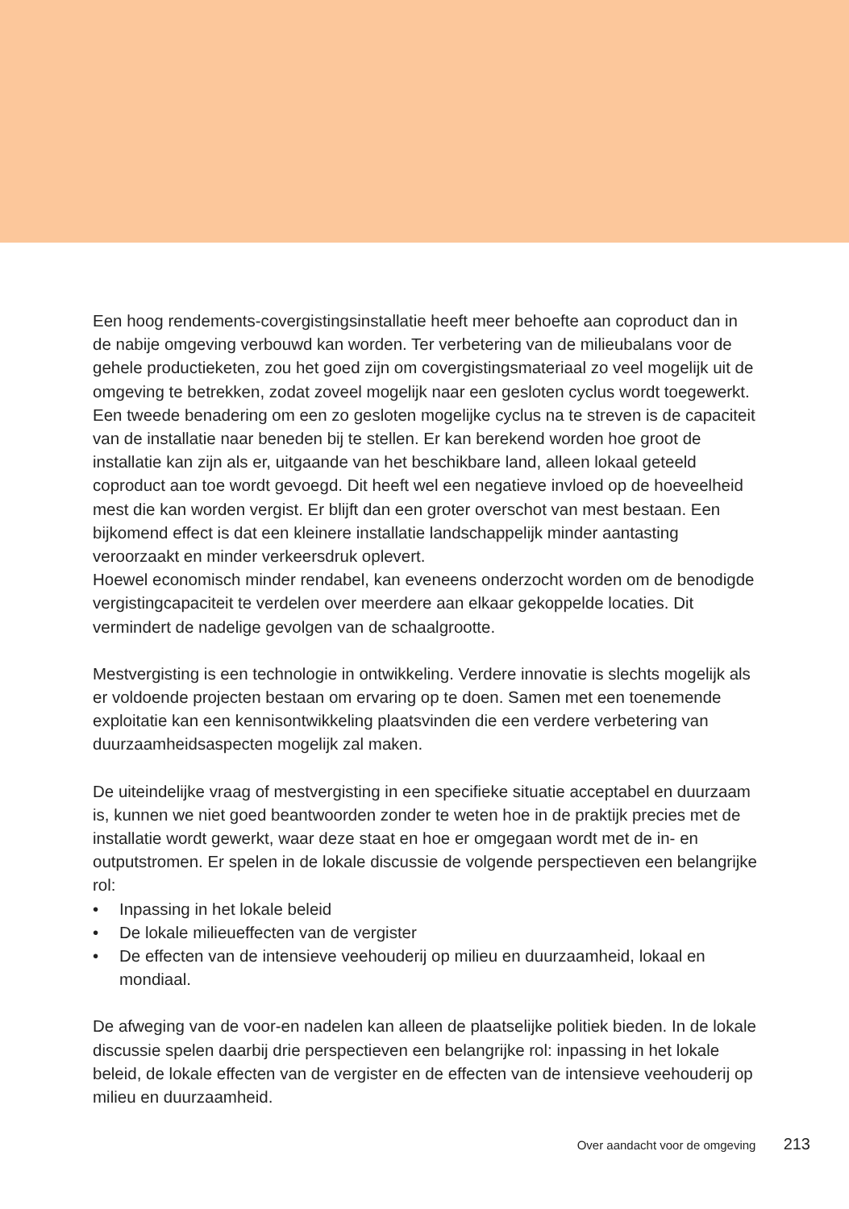Een hoog rendements-covergistingsinstallatie heeft meer behoefte aan coproduct dan in de nabije omgeving verbouwd kan worden. Ter verbetering van de milieubalans voor de gehele productieketen, zou het goed zijn om covergistingsmateriaal zo veel mogelijk uit de omgeving te betrekken, zodat zoveel mogelijk naar een gesloten cyclus wordt toegewerkt. Een tweede benadering om een zo gesloten mogelijke cyclus na te streven is de capaciteit van de installatie naar beneden bij te stellen. Er kan berekend worden hoe groot de installatie kan zijn als er, uitgaande van het beschikbare land, alleen lokaal geteeld coproduct aan toe wordt gevoegd. Dit heeft wel een negatieve invloed op de hoeveelheid mest die kan worden vergist. Er blijft dan een groter overschot van mest bestaan. Een bijkomend effect is dat een kleinere installatie landschappelijk minder aantasting veroorzaakt en minder verkeersdruk oplevert.
Hoewel economisch minder rendabel, kan eveneens onderzocht worden om de benodigde vergistingcapaciteit te verdelen over meerdere aan elkaar gekoppelde locaties. Dit vermindert de nadelige gevolgen van de schaalgrootte.
Mestvergisting is een technologie in ontwikkeling. Verdere innovatie is slechts mogelijk als er voldoende projecten bestaan om ervaring op te doen. Samen met een toenemende exploitatie kan een kennisontwikkeling plaatsvinden die een verdere verbetering van duurzaamheidsaspecten mogelijk zal maken.
De uiteindelijke vraag of mestvergisting in een specifieke situatie acceptabel en duurzaam is, kunnen we niet goed beantwoorden zonder te weten hoe in de praktijk precies met de installatie wordt gewerkt, waar deze staat en hoe er omgegaan wordt met de in- en outputstromen. Er spelen in de lokale discussie de volgende perspectieven een belangrijke rol:
• Inpassing in het lokale beleid
• De lokale milieueffecten van de vergister
• De effecten van de intensieve veehouderij op milieu en duurzaamheid, lokaal en mondiaal.
De afweging van de voor-en nadelen kan alleen de plaatselijke politiek bieden. In de lokale discussie spelen daarbij drie perspectieven een belangrijke rol: inpassing in het lokale beleid, de lokale effecten van de vergister en de effecten van de intensieve veehouderij op milieu en duurzaamheid.
Over aandacht voor de omgeving 213